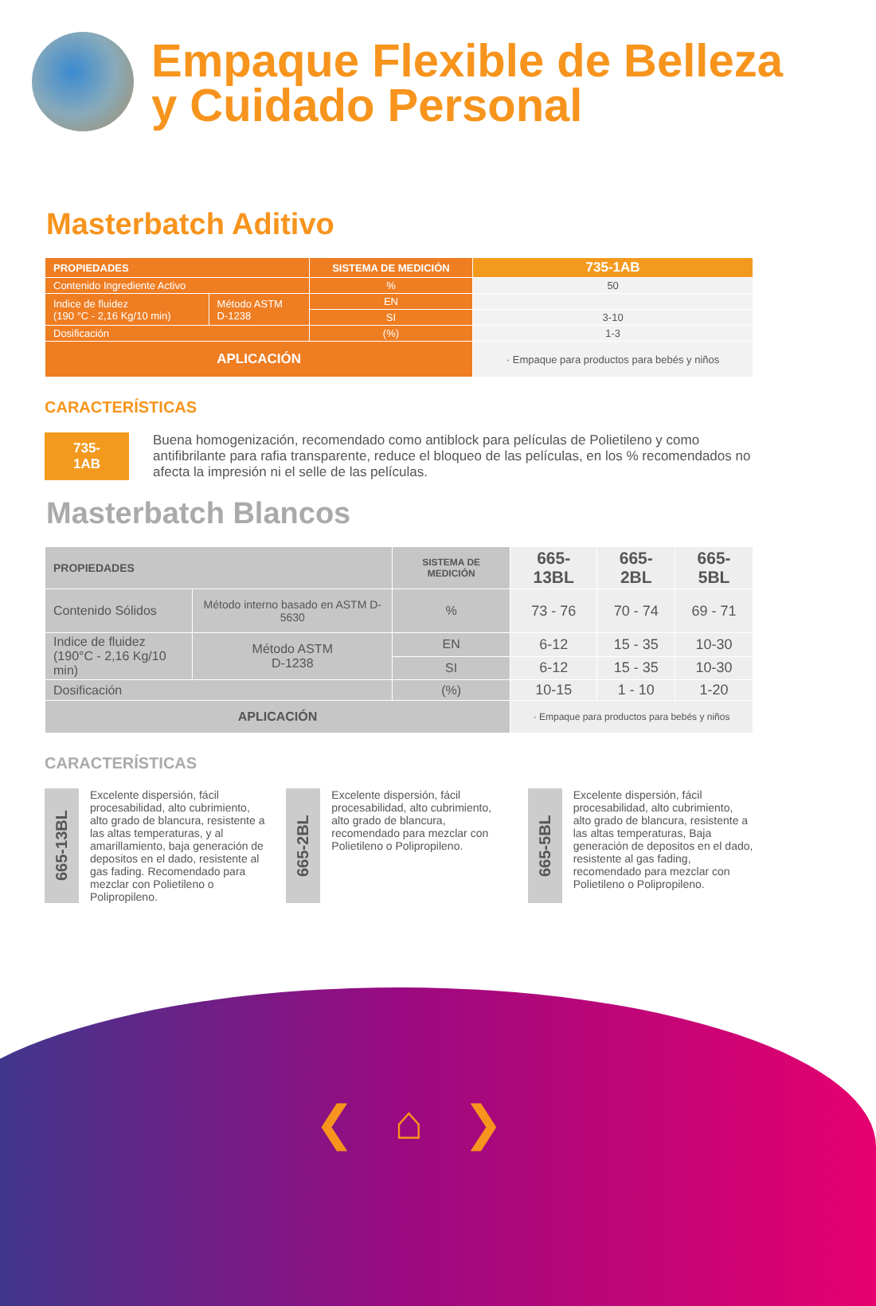Empaque Flexible de Belleza
y Cuidado Personal
Masterbatch Aditivo
| PROPIEDADES | | SISTEMA DE MEDICIÓN | 735-1AB |
| --- | --- | --- | --- |
| Contenido Ingrediente Activo | | % | 50 |
| Indice de fluidez (190 °C - 2,16 Kg/10 min) | Método ASTM D-1238 | EN | |
| | | SI | 3-10 |
| Dosificación | | (%) | 1-3 |
| APLICACIÓN | | | · Empaque para productos para bebés y niños |
CARACTERÍSTICAS
735-1AB
Buena homogenización, recomendado como antiblock para películas de Polietileno y como antifibrilante para rafia transparente, reduce el bloqueo de las películas, en los % recomendados no afecta la impresión ni el selle de las películas.
Masterbatch Blancos
| PROPIEDADES | | SISTEMA DE MEDICIÓN | 665-13BL | 665-2BL | 665-5BL |
| --- | --- | --- | --- | --- | --- |
| Contenido Sólidos | Método interno basado en ASTM D-5630 | % | 73 - 76 | 70 - 74 | 69 - 71 |
| Indice de fluidez (190°C - 2,16 Kg/10 min) | Método ASTM D-1238 | EN | 6-12 | 15 - 35 | 10-30 |
| | | SI | 6-12 | 15 - 35 | 10-30 |
| Dosificación | | (%) | 10-15 | 1 - 10 | 1-20 |
| APLICACIÓN | | | · Empaque para productos para bebés y niños | | |
CARACTERÍSTICAS
665-13BL
Excelente dispersión, fácil procesabilidad, alto cubrimiento, alto grado de blancura, resistente a las altas temperaturas, y al amarillamiento, baja generación de depositos en el dado, resistente al gas fading. Recomendado para mezclar con Polietileno o Polipropileno.
665-2BL
Excelente dispersión, fácil procesabilidad, alto cubrimiento, alto grado de blancura, recomendado para mezclar con Polietileno o Polipropileno.
665-5BL
Excelente dispersión, fácil procesabilidad, alto cubrimiento, alto grado de blancura, resistente a las altas temperaturas, Baja generación de depositos en el dado, resistente al gas fading, recomendado para mezclar con Polietileno o Polipropileno.
❮ ⌂ ❯